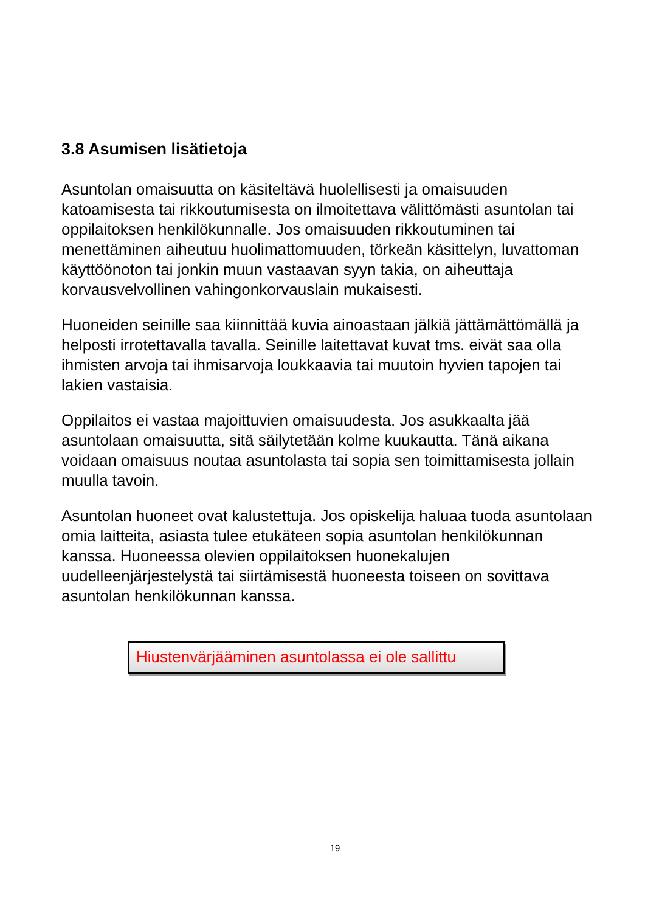3.8 Asumisen lisätietoja
Asuntolan omaisuutta on käsiteltävä huolellisesti ja omaisuuden katoamisesta tai rikkoutumisesta on ilmoitettava välittömästi asuntolan tai oppilaitoksen henkilökunnalle. Jos omaisuuden rikkoutuminen tai menettäminen aiheutuu huolimattomuuden, törkeän käsittelyn, luvattoman käyttöönoton tai jonkin muun vastaavan syyn takia, on aiheuttaja korvausvelvollinen vahingonkorvauslain mukaisesti.
Huoneiden seinille saa kiinnittää kuvia ainoastaan jälkiä jättämättömällä ja helposti irrotettavalla tavalla. Seinille laitettavat kuvat tms. eivät saa olla ihmisten arvoja tai ihmisarvoja loukkaavia tai muutoin hyvien tapojen tai lakien vastaisia.
Oppilaitos ei vastaa majoittuvien omaisuudesta. Jos asukkaalta jää asuntolaan omaisuutta, sitä säilytetään kolme kuukautta. Tänä aikana voidaan omaisuus noutaa asuntolasta tai sopia sen toimittamisesta jollain muulla tavoin.
Asuntolan huoneet ovat kalustettuja. Jos opiskelija haluaa tuoda asuntolaan omia laitteita, asiasta tulee etukäteen sopia asuntolan henkilökunnan kanssa. Huoneessa olevien oppilaitoksen huonekalujen uudelleenjärjestelystä tai siirtämisestä huoneesta toiseen on sovittava asuntolan henkilökunnan kanssa.
Hiustenvärjääminen asuntolassa ei ole sallittu
19